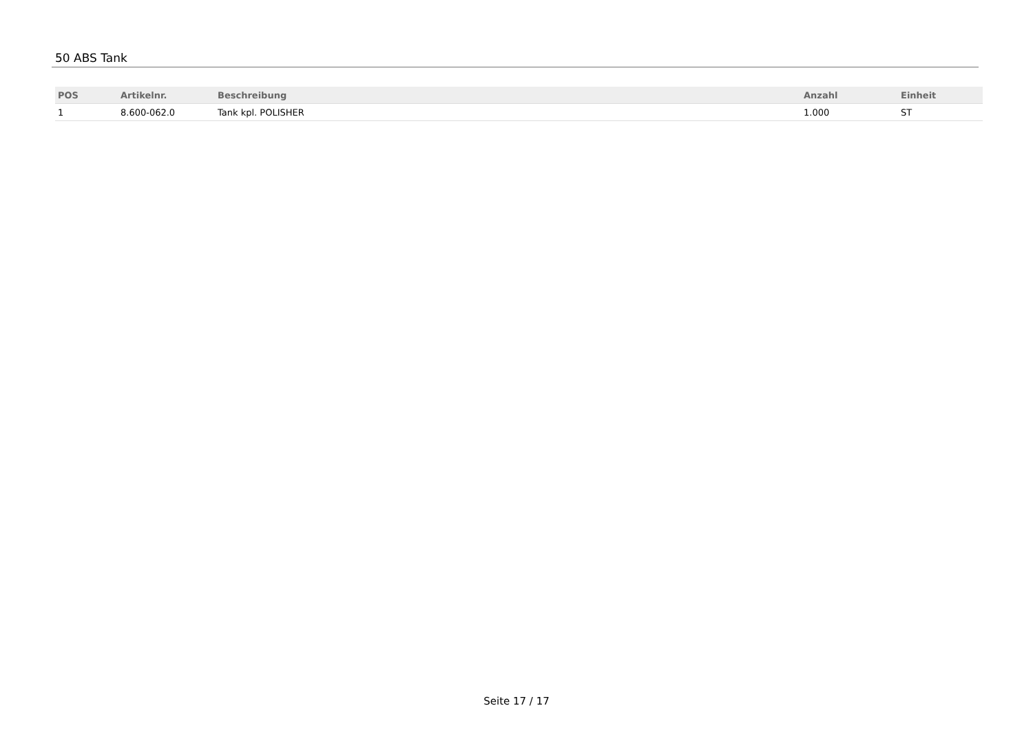50 ABS Tank
| POS | Artikelnr. | Beschreibung | Anzahl | Einheit |
| --- | --- | --- | --- | --- |
| 1 | 8.600-062.0 | Tank kpl. POLISHER | 1.000 | ST |
Seite 17 / 17